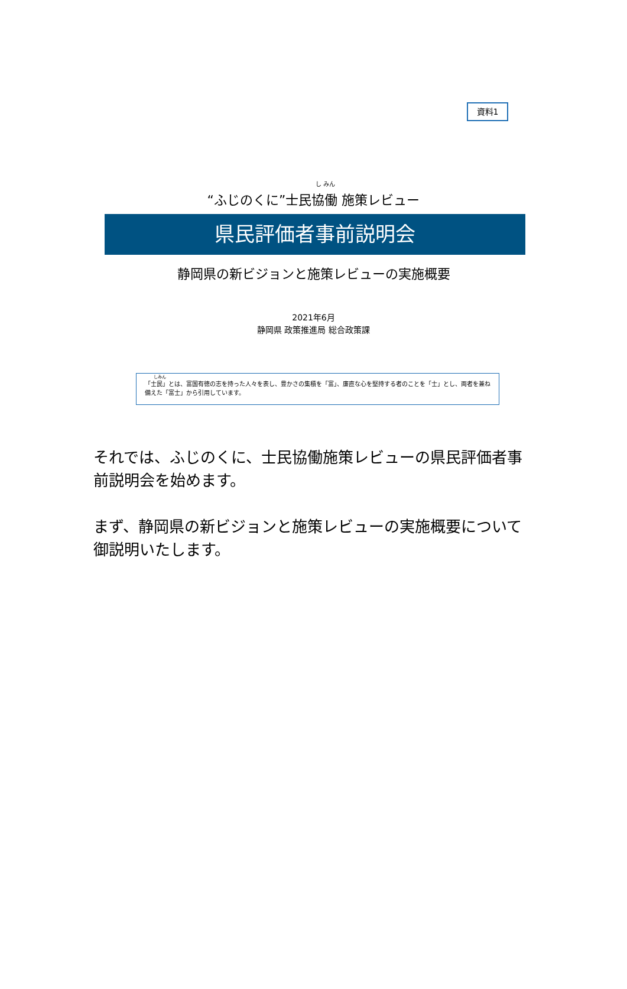資料1
し みん
“ふじのくに”士民協働 施策レビュー
県民評価者事前説明会
静岡県の新ビジョンと施策レビューの実施概要
2021年6月
静岡県 政策推進局 総合政策課
しみん
「士民」とは、富国有徳の志を持った人々を表し、豊かさの集積を「富」、廉直な心を堅持する者のことを「士」とし、両者を兼ね備えた「富士」から引用しています。
それでは、ふじのくに、士民協働施策レビューの県民評価者事前説明会を始めます。
まず、静岡県の新ビジョンと施策レビューの実施概要について御説明いたします。